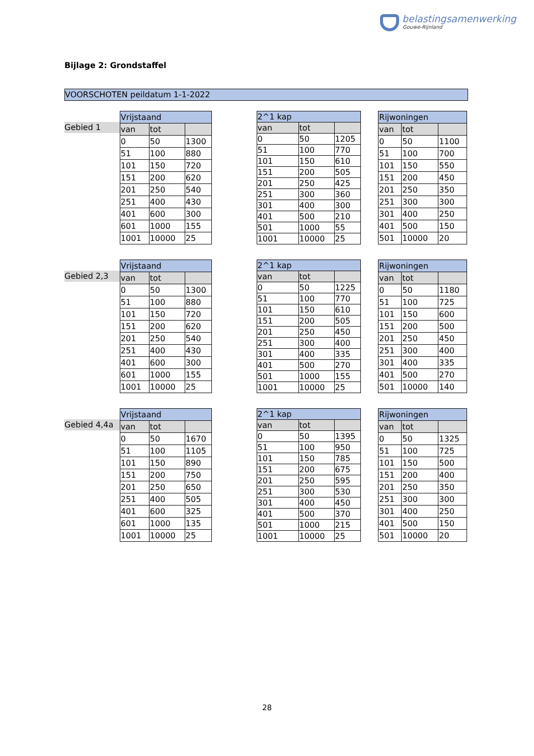belastingsamenwerking
Gouwe-Rijnland
Bijlage 2: Grondstaffel
VOORSCHOTEN peildatum 1-1-2022
Gebied 1
| Vrijstaand | | |
| --- | --- | --- |
| van | tot | |
| 0 | 50 | 1300 |
| 51 | 100 | 880 |
| 101 | 150 | 720 |
| 151 | 200 | 620 |
| 201 | 250 | 540 |
| 251 | 400 | 430 |
| 401 | 600 | 300 |
| 601 | 1000 | 155 |
| 1001 | 10000 | 25 |
| 2^1 kap | | |
| --- | --- | --- |
| van | tot | |
| 0 | 50 | 1205 |
| 51 | 100 | 770 |
| 101 | 150 | 610 |
| 151 | 200 | 505 |
| 201 | 250 | 425 |
| 251 | 300 | 360 |
| 301 | 400 | 300 |
| 401 | 500 | 210 |
| 501 | 1000 | 55 |
| 1001 | 10000 | 25 |
| Rijwoningen | | |
| --- | --- | --- |
| van | tot | |
| 0 | 50 | 1100 |
| 51 | 100 | 700 |
| 101 | 150 | 550 |
| 151 | 200 | 450 |
| 201 | 250 | 350 |
| 251 | 300 | 300 |
| 301 | 400 | 250 |
| 401 | 500 | 150 |
| 501 | 10000 | 20 |
Gebied 2,3
| Vrijstaand | | |
| --- | --- | --- |
| van | tot | |
| 0 | 50 | 1300 |
| 51 | 100 | 880 |
| 101 | 150 | 720 |
| 151 | 200 | 620 |
| 201 | 250 | 540 |
| 251 | 400 | 430 |
| 401 | 600 | 300 |
| 601 | 1000 | 155 |
| 1001 | 10000 | 25 |
| 2^1 kap | | |
| --- | --- | --- |
| van | tot | |
| 0 | 50 | 1225 |
| 51 | 100 | 770 |
| 101 | 150 | 610 |
| 151 | 200 | 505 |
| 201 | 250 | 450 |
| 251 | 300 | 400 |
| 301 | 400 | 335 |
| 401 | 500 | 270 |
| 501 | 1000 | 155 |
| 1001 | 10000 | 25 |
| Rijwoningen | | |
| --- | --- | --- |
| van | tot | |
| 0 | 50 | 1180 |
| 51 | 100 | 725 |
| 101 | 150 | 600 |
| 151 | 200 | 500 |
| 201 | 250 | 450 |
| 251 | 300 | 400 |
| 301 | 400 | 335 |
| 401 | 500 | 270 |
| 501 | 10000 | 140 |
Gebied 4,4a
| Vrijstaand | | |
| --- | --- | --- |
| van | tot | |
| 0 | 50 | 1670 |
| 51 | 100 | 1105 |
| 101 | 150 | 890 |
| 151 | 200 | 750 |
| 201 | 250 | 650 |
| 251 | 400 | 505 |
| 401 | 600 | 325 |
| 601 | 1000 | 135 |
| 1001 | 10000 | 25 |
| 2^1 kap | | |
| --- | --- | --- |
| van | tot | |
| 0 | 50 | 1395 |
| 51 | 100 | 950 |
| 101 | 150 | 785 |
| 151 | 200 | 675 |
| 201 | 250 | 595 |
| 251 | 300 | 530 |
| 301 | 400 | 450 |
| 401 | 500 | 370 |
| 501 | 1000 | 215 |
| 1001 | 10000 | 25 |
| Rijwoningen | | |
| --- | --- | --- |
| van | tot | |
| 0 | 50 | 1325 |
| 51 | 100 | 725 |
| 101 | 150 | 500 |
| 151 | 200 | 400 |
| 201 | 250 | 350 |
| 251 | 300 | 300 |
| 301 | 400 | 250 |
| 401 | 500 | 150 |
| 501 | 10000 | 20 |
28